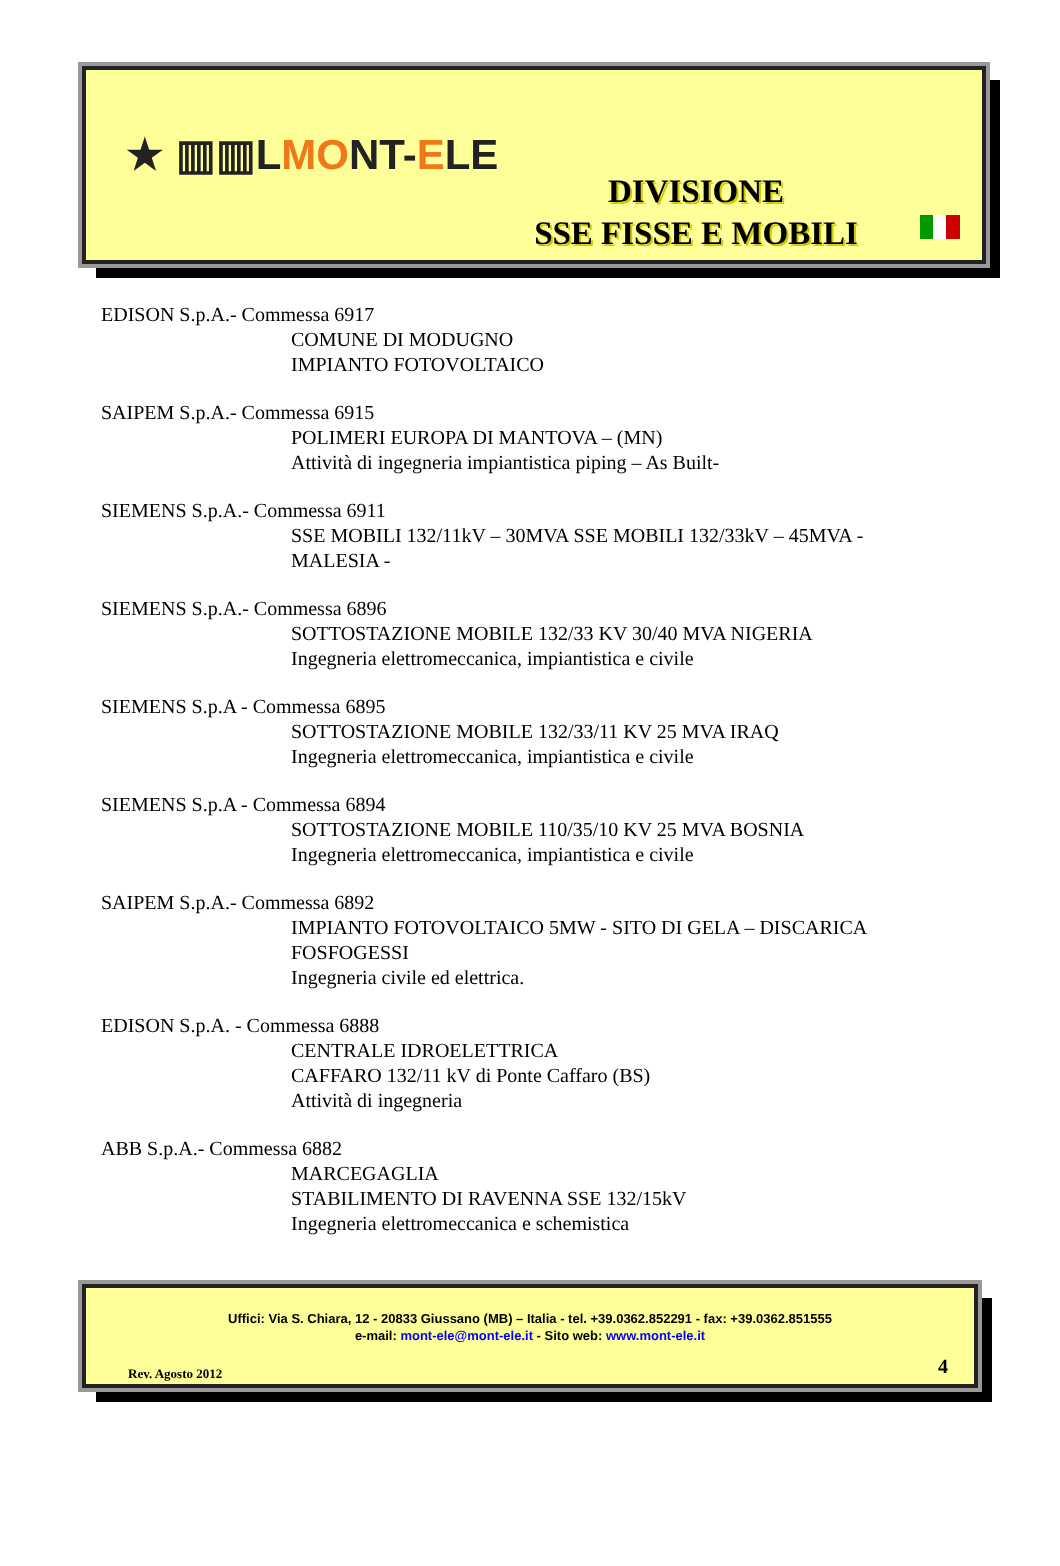★ ▥▥LMONT-ELE
DIVISIONE
SSE FISSE E MOBILI
EDISON S.p.A.- Commessa 6917
COMUNE DI MODUGNO
IMPIANTO FOTOVOLTAICO
SAIPEM S.p.A.- Commessa 6915
POLIMERI EUROPA DI MANTOVA – (MN)
Attività di ingegneria impiantistica piping – As Built-
SIEMENS S.p.A.- Commessa 6911
SSE MOBILI 132/11kV – 30MVA SSE MOBILI 132/33kV – 45MVA -
MALESIA -
SIEMENS S.p.A.- Commessa 6896
SOTTOSTAZIONE MOBILE 132/33 KV 30/40 MVA NIGERIA
Ingegneria elettromeccanica, impiantistica e civile
SIEMENS S.p.A - Commessa 6895
SOTTOSTAZIONE MOBILE 132/33/11 KV 25 MVA IRAQ
Ingegneria elettromeccanica, impiantistica e civile
SIEMENS S.p.A - Commessa 6894
SOTTOSTAZIONE MOBILE 110/35/10 KV 25 MVA BOSNIA
Ingegneria elettromeccanica, impiantistica e civile
SAIPEM S.p.A.- Commessa 6892
IMPIANTO FOTOVOLTAICO 5MW - SITO DI GELA – DISCARICA
FOSFOGESSI
Ingegneria civile ed elettrica.
EDISON S.p.A. - Commessa 6888
CENTRALE IDROELETTRICA
CAFFARO 132/11 kV di Ponte Caffaro (BS)
Attività di ingegneria
ABB S.p.A.- Commessa 6882
MARCEGAGLIA
STABILIMENTO DI RAVENNA SSE 132/15kV
Ingegneria elettromeccanica e schemistica
Uffici: Via S. Chiara, 12 - 20833 Giussano (MB) – Italia - tel. +39.0362.852291 - fax: +39.0362.851555
e-mail: mont-ele@mont-ele.it - Sito web: www.mont-ele.it
Rev. Agosto 2012 4